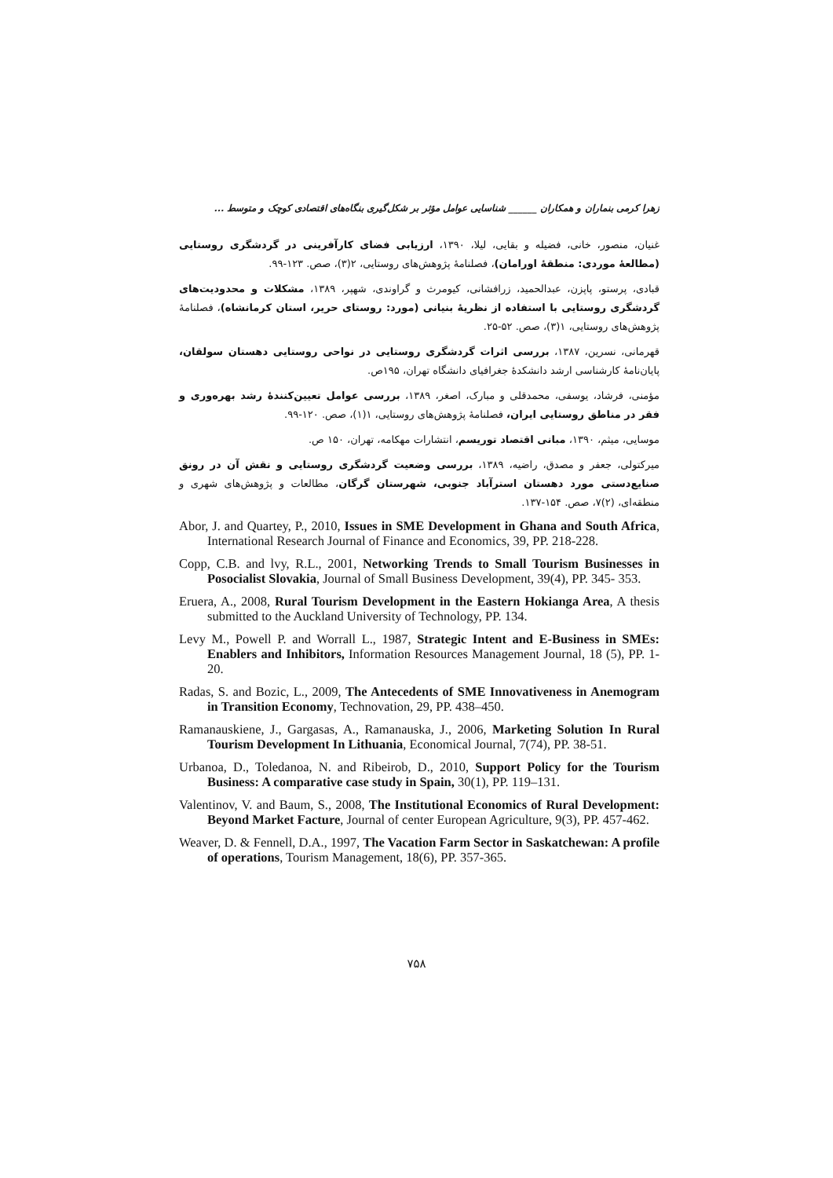زهرا کرمی بنماران و همکاران ______ شناسایی عوامل مؤثر بر شکل‌گیری بنگاه‌های اقتصادی کوچک و متوسط ...
غنیان، منصور، خانی، فضیله و بقایی، لیلا، ۱۳۹۰، ارزیابی فضای کارآفرینی در گردشگری روستایی (مطالعهٔ موردی: منطقهٔ اورامان)، فصلنامهٔ پژوهش‌های روستایی، ۲(۳)، صص. ۱۲۳-۹۹.
قبادی، پرستو، پاپزن، عبدالحمید، زرافشانی، کیومرث و گراوندی، شهپر، ۱۳۸۹، مشکلات و محدودیت‌های گردشگری روستایی با استفاده از نظریهٔ بنیانی (مورد: روستای حریر، استان کرمانشاه)، فصلنامهٔ پژوهش‌های روستایی، ۱(۳)، صص. ۵۲-۲۵.
قهرمانی، نسرین، ۱۳۸۷، بررسی اثرات گردشگری روستایی در نواحی روستایی دهستان سولقان، پایان‌نامهٔ کارشناسی ارشد دانشکدهٔ جغرافیای دانشگاه تهران، ۱۹۵ص.
مؤمنی، فرشاد، یوسفی، محمدقلی و مبارک، اصغر، ۱۳۸۹، بررسی عوامل تعیین‌کنندهٔ رشد بهره‌وری و فقر در مناطق روستایی ایران، فصلنامهٔ پژوهش‌های روستایی، ۱(۱)، صص. ۱۲۰-۹۹.
موسایی، میثم، ۱۳۹۰، مبانی اقتصاد توریسم، انتشارات مهکامه، تهران، ۱۵۰ ص.
میرکتولی، جعفر و مصدق، راضیه، ۱۳۸۹، بررسی وضعیت گردشگری روستایی و نقش آن در رونق صنایع‌دستی مورد دهستان استرآباد جنوبی، شهرستان گرگان، مطالعات و پژوهش‌های شهری و منطقه‌ای، (۲)۷، صص. ۱۵۴-۱۳۷.
Abor, J. and Quartey, P., 2010, Issues in SME Development in Ghana and South Africa, International Research Journal of Finance and Economics, 39, PP. 218-228.
Copp, C.B. and lvy, R.L., 2001, Networking Trends to Small Tourism Businesses in Posocialist Slovakia, Journal of Small Business Development, 39(4), PP. 345- 353.
Eruera, A., 2008, Rural Tourism Development in the Eastern Hokianga Area, A thesis submitted to the Auckland University of Technology, PP. 134.
Levy M., Powell P. and Worrall L., 1987, Strategic Intent and E-Business in SMEs: Enablers and Inhibitors, Information Resources Management Journal, 18 (5), PP. 1-20.
Radas, S. and Bozic, L., 2009, The Antecedents of SME Innovativeness in Anemogram in Transition Economy, Technovation, 29, PP. 438–450.
Ramanauskiene, J., Gargasas, A., Ramanauska, J., 2006, Marketing Solution In Rural Tourism Development In Lithuania, Economical Journal, 7(74), PP. 38-51.
Urbanoa, D., Toledanoa, N. and Ribeirob, D., 2010, Support Policy for the Tourism Business: A comparative case study in Spain, 30(1), PP. 119–131.
Valentinov, V. and Baum, S., 2008, The Institutional Economics of Rural Development: Beyond Market Facture, Journal of center European Agriculture, 9(3), PP. 457-462.
Weaver, D. & Fennell, D.A., 1997, The Vacation Farm Sector in Saskatchewan: A profile of operations, Tourism Management, 18(6), PP. 357-365.
۷۵۸